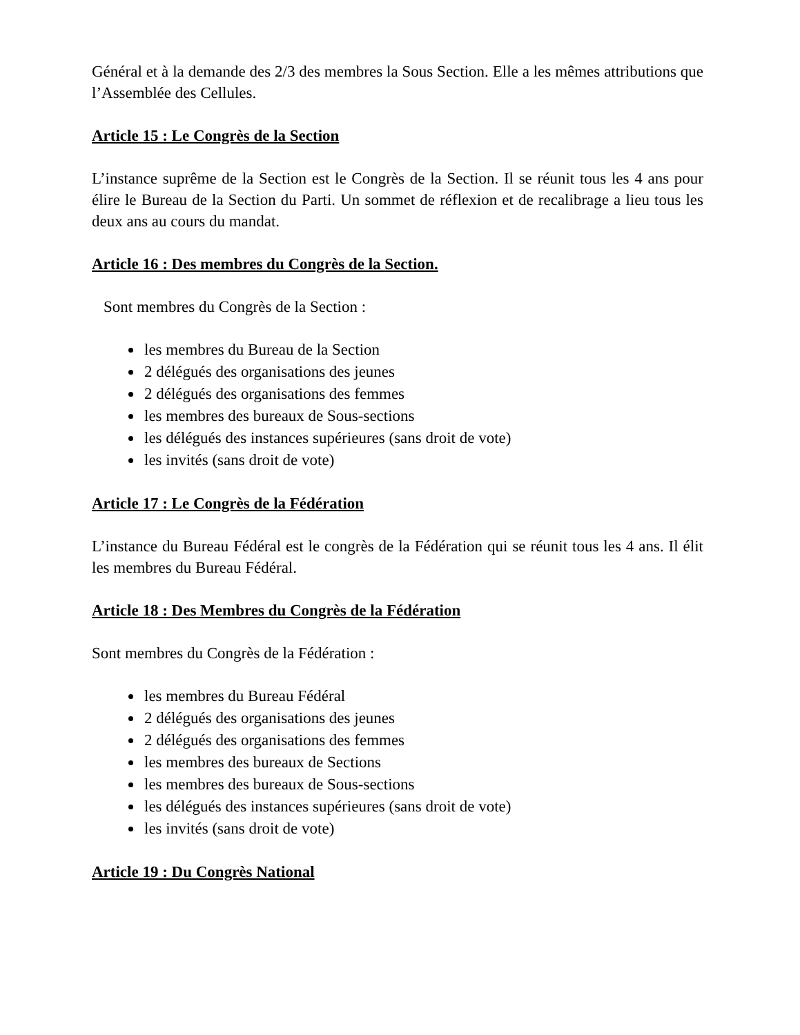Général et à la demande des 2/3 des membres la Sous Section. Elle a les mêmes attributions que l’Assemblée des Cellules.
Article 15 : Le Congrès de la Section
L’instance suprême de la Section est le Congrès de la Section. Il se réunit tous les 4 ans pour élire le Bureau de la Section du Parti. Un sommet de réflexion et de recalibrage a lieu tous les deux ans au cours du mandat.
Article 16 : Des membres du Congrès de la Section.
Sont membres du Congrès de la Section :
les membres du Bureau de la Section
2 délégués des organisations des jeunes
2 délégués des organisations des femmes
les membres des bureaux de Sous-sections
les délégués des instances supérieures (sans droit de vote)
les invités (sans droit de vote)
Article 17 : Le Congrès de la Fédération
L’instance du Bureau Fédéral est le congrès de la Fédération qui se réunit tous les 4 ans. Il élit les membres du Bureau Fédéral.
Article 18 : Des Membres du Congrès de la Fédération
Sont membres du Congrès de la Fédération :
les membres du Bureau Fédéral
2 délégués des organisations des jeunes
2 délégués des organisations des femmes
les membres des bureaux de Sections
les membres des bureaux de Sous-sections
les délégués des instances supérieures (sans droit de vote)
les invités (sans droit de vote)
Article 19 : Du Congrès National